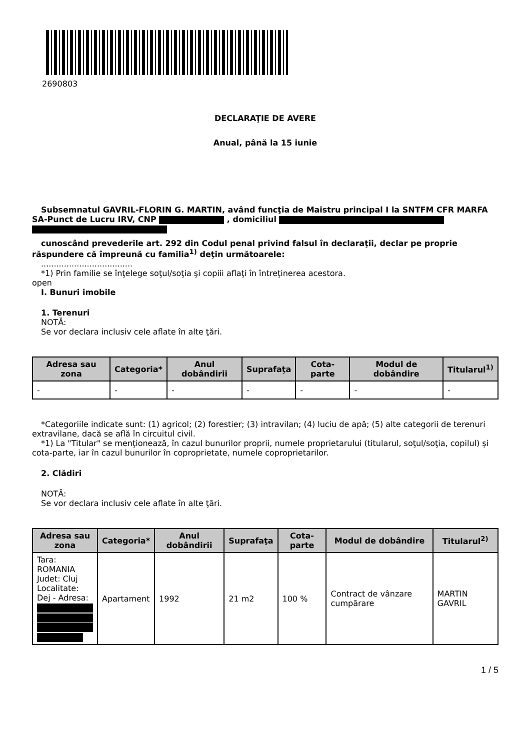2690803
DECLARAŢIE DE AVERE
Anual, până la 15 iunie
Subsemnatul GAVRIL-FLORIN G. MARTIN, având funcţia de Maistru principal I la SNTFM CFR MARFA SA-Punct de Lucru IRV, CNP , domiciliul
cunoscând prevederile art. 292 din Codul penal privind falsul în declaraţii, declar pe proprie răspundere că împreună cu familia<sup>1)</sup> deţin următoarele:
....................................
*1) Prin familie se înţelege soţul/soţia şi copiii aflaţi în întreţinerea acestora.
open
I. Bunuri imobile
1. Terenuri
NOTĂ:
Se vor declara inclusiv cele aflate în alte ţări.
| Adresa sau zona | Categoria* | Anul dobândirii | Suprafaţa | Cota-parte | Modul de dobândire | Titularul<sup>1)</sup> |
| --- | --- | --- | --- | --- | --- | --- |
| - | - | - | - | - | - | - |
*Categoriile indicate sunt: (1) agricol; (2) forestier; (3) intravilan; (4) luciu de apă; (5) alte categorii de terenuri extravilane, dacă se află în circuitul civil.
*1) La "Titular" se menţionează, în cazul bunurilor proprii, numele proprietarului (titularul, soţul/soţia, copilul) și cota-parte, iar în cazul bunurilor în coproprietate, numele coproprietarilor.
2. Clădiri
NOTĂ:
Se vor declara inclusiv cele aflate în alte ţări.
| Adresa sau zona | Categoria* | Anul dobândirii | Suprafaţa | Cota-parte | Modul de dobândire | Titularul<sup>2)</sup> |
| --- | --- | --- | --- | --- | --- | --- |
| Tara: ROMANIA Judet: Cluj Localitate: Dej - Adresa: | Apartament | 1992 | 21 m2 | 100 % | Contract de vânzare cumpărare | MARTIN GAVRIL |
1 / 5